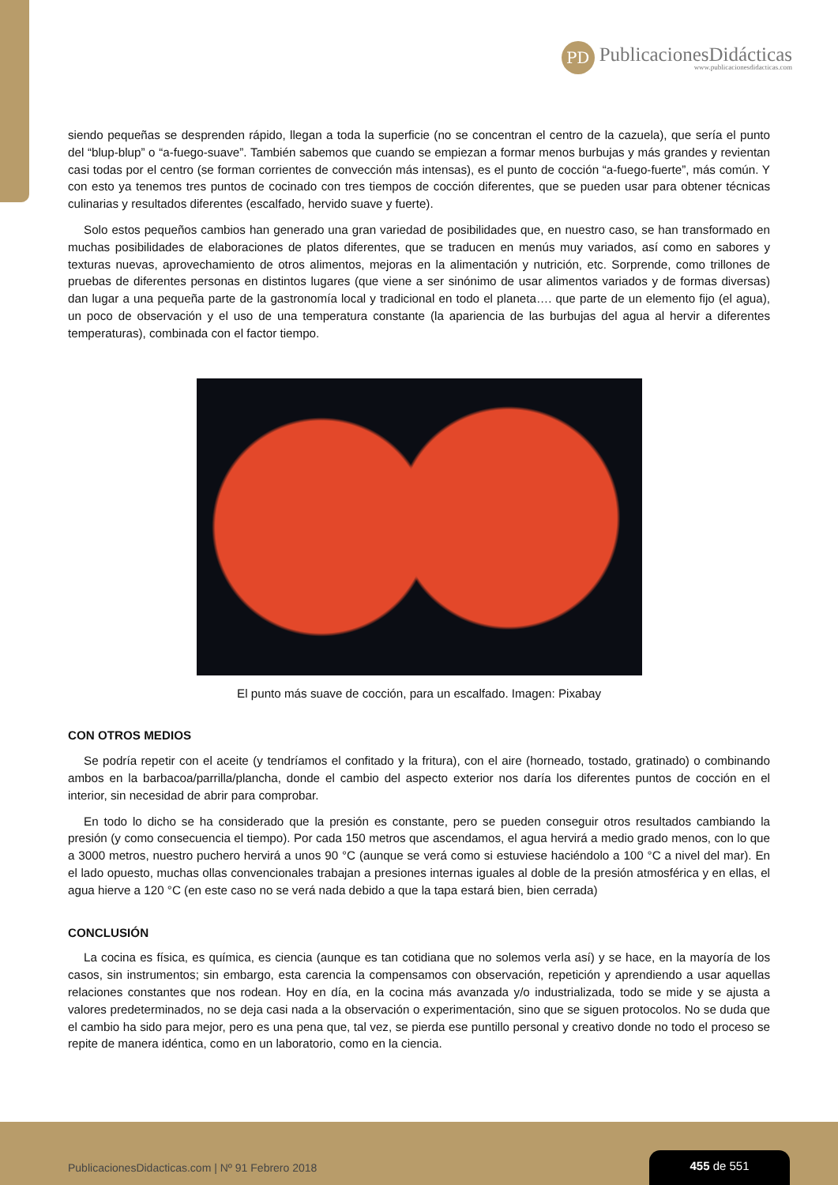PD
PublicacionesDidácticas
www.publicacionesdidacticas.com
siendo pequeñas se desprenden rápido, llegan a toda la superficie (no se concentran el centro de la cazuela), que sería el punto del “blup-blup” o “a-fuego-suave”. También sabemos que cuando se empiezan a formar menos burbujas y más grandes y revientan casi todas por el centro (se forman corrientes de convección más intensas), es el punto de cocción “a-fuego-fuerte”, más común. Y con esto ya tenemos tres puntos de cocinado con tres tiempos de cocción diferentes, que se pueden usar para obtener técnicas culinarias y resultados diferentes (escalfado, hervido suave y fuerte).
Solo estos pequeños cambios han generado una gran variedad de posibilidades que, en nuestro caso, se han transformado en muchas posibilidades de elaboraciones de platos diferentes, que se traducen en menús muy variados, así como en sabores y texturas nuevas, aprovechamiento de otros alimentos, mejoras en la alimentación y nutrición, etc. Sorprende, como trillones de pruebas de diferentes personas en distintos lugares (que viene a ser sinónimo de usar alimentos variados y de formas diversas) dan lugar a una pequeña parte de la gastronomía local y tradicional en todo el planeta…. que parte de un elemento fijo (el agua), un poco de observación y el uso de una temperatura constante (la apariencia de las burbujas del agua al hervir a diferentes temperaturas), combinada con el factor tiempo.
El punto más suave de cocción, para un escalfado. Imagen: Pixabay
CON OTROS MEDIOS
Se podría repetir con el aceite (y tendríamos el confitado y la fritura), con el aire (horneado, tostado, gratinado) o combinando ambos en la barbacoa/parrilla/plancha, donde el cambio del aspecto exterior nos daría los diferentes puntos de cocción en el interior, sin necesidad de abrir para comprobar.
En todo lo dicho se ha considerado que la presión es constante, pero se pueden conseguir otros resultados cambiando la presión (y como consecuencia el tiempo). Por cada 150 metros que ascendamos, el agua hervirá a medio grado menos, con lo que a 3000 metros, nuestro puchero hervirá a unos 90 °C (aunque se verá como si estuviese haciéndolo a 100 °C a nivel del mar). En el lado opuesto, muchas ollas convencionales trabajan a presiones internas iguales al doble de la presión atmosférica y en ellas, el agua hierve a 120 °C (en este caso no se verá nada debido a que la tapa estará bien, bien cerrada)
CONCLUSIÓN
La cocina es física, es química, es ciencia (aunque es tan cotidiana que no solemos verla así) y se hace, en la mayoría de los casos, sin instrumentos; sin embargo, esta carencia la compensamos con observación, repetición y aprendiendo a usar aquellas relaciones constantes que nos rodean. Hoy en día, en la cocina más avanzada y/o industrializada, todo se mide y se ajusta a valores predeterminados, no se deja casi nada a la observación o experimentación, sino que se siguen protocolos. No se duda que el cambio ha sido para mejor, pero es una pena que, tal vez, se pierda ese puntillo personal y creativo donde no todo el proceso se repite de manera idéntica, como en un laboratorio, como en la ciencia.
PublicacionesDidacticas.com | Nº 91 Febrero 2018
455 de 551